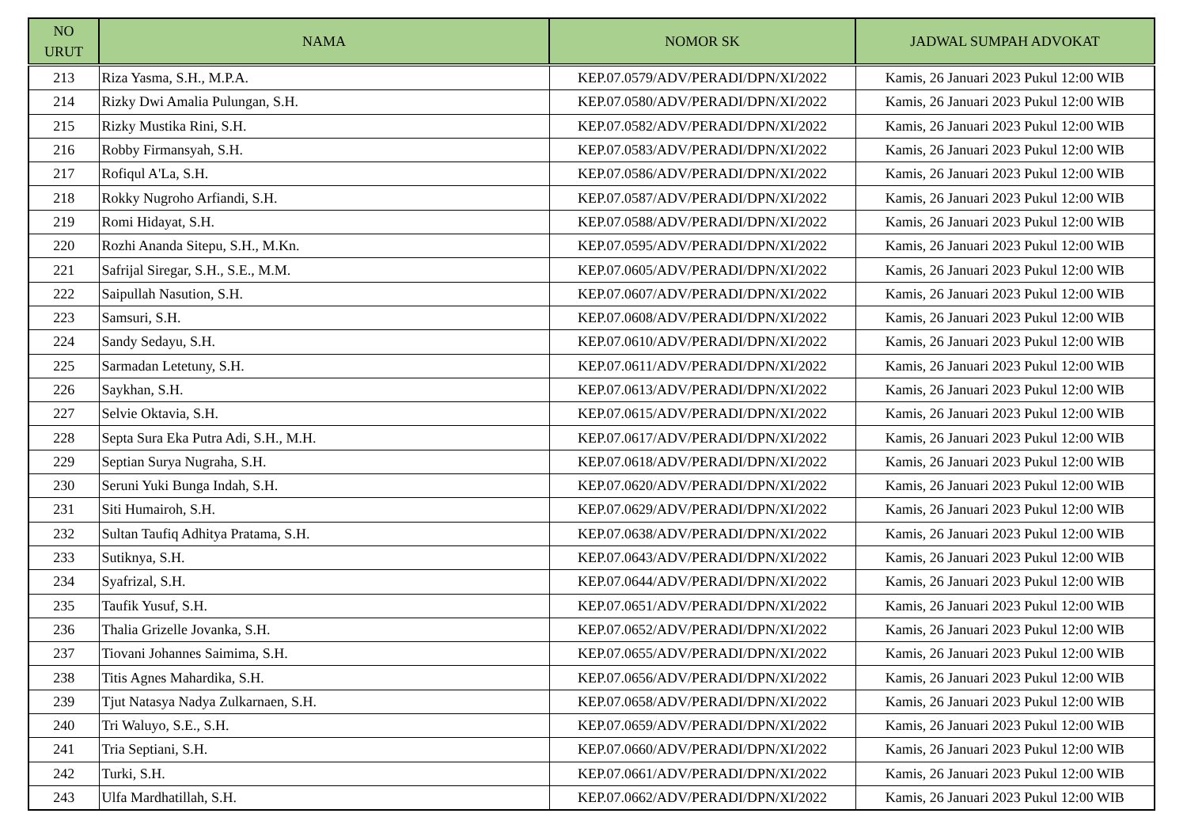| NO URUT | NAMA | NOMOR SK | JADWAL SUMPAH ADVOKAT |
| --- | --- | --- | --- |
| 213 | Riza Yasma, S.H., M.P.A. | KEP.07.0579/ADV/PERADI/DPN/XI/2022 | Kamis, 26 Januari 2023 Pukul 12:00 WIB |
| 214 | Rizky Dwi Amalia Pulungan, S.H. | KEP.07.0580/ADV/PERADI/DPN/XI/2022 | Kamis, 26 Januari 2023 Pukul 12:00 WIB |
| 215 | Rizky Mustika Rini, S.H. | KEP.07.0582/ADV/PERADI/DPN/XI/2022 | Kamis, 26 Januari 2023 Pukul 12:00 WIB |
| 216 | Robby Firmansyah, S.H. | KEP.07.0583/ADV/PERADI/DPN/XI/2022 | Kamis, 26 Januari 2023 Pukul 12:00 WIB |
| 217 | Rofiqul A'La, S.H. | KEP.07.0586/ADV/PERADI/DPN/XI/2022 | Kamis, 26 Januari 2023 Pukul 12:00 WIB |
| 218 | Rokky Nugroho Arfiandi, S.H. | KEP.07.0587/ADV/PERADI/DPN/XI/2022 | Kamis, 26 Januari 2023 Pukul 12:00 WIB |
| 219 | Romi Hidayat, S.H. | KEP.07.0588/ADV/PERADI/DPN/XI/2022 | Kamis, 26 Januari 2023 Pukul 12:00 WIB |
| 220 | Rozhi Ananda Sitepu, S.H., M.Kn. | KEP.07.0595/ADV/PERADI/DPN/XI/2022 | Kamis, 26 Januari 2023 Pukul 12:00 WIB |
| 221 | Safrijal Siregar, S.H., S.E., M.M. | KEP.07.0605/ADV/PERADI/DPN/XI/2022 | Kamis, 26 Januari 2023 Pukul 12:00 WIB |
| 222 | Saipullah Nasution, S.H. | KEP.07.0607/ADV/PERADI/DPN/XI/2022 | Kamis, 26 Januari 2023 Pukul 12:00 WIB |
| 223 | Samsuri, S.H. | KEP.07.0608/ADV/PERADI/DPN/XI/2022 | Kamis, 26 Januari 2023 Pukul 12:00 WIB |
| 224 | Sandy Sedayu, S.H. | KEP.07.0610/ADV/PERADI/DPN/XI/2022 | Kamis, 26 Januari 2023 Pukul 12:00 WIB |
| 225 | Sarmadan Letetuny, S.H. | KEP.07.0611/ADV/PERADI/DPN/XI/2022 | Kamis, 26 Januari 2023 Pukul 12:00 WIB |
| 226 | Saykhan, S.H. | KEP.07.0613/ADV/PERADI/DPN/XI/2022 | Kamis, 26 Januari 2023 Pukul 12:00 WIB |
| 227 | Selvie Oktavia, S.H. | KEP.07.0615/ADV/PERADI/DPN/XI/2022 | Kamis, 26 Januari 2023 Pukul 12:00 WIB |
| 228 | Septa Sura Eka Putra Adi, S.H., M.H. | KEP.07.0617/ADV/PERADI/DPN/XI/2022 | Kamis, 26 Januari 2023 Pukul 12:00 WIB |
| 229 | Septian Surya Nugraha, S.H. | KEP.07.0618/ADV/PERADI/DPN/XI/2022 | Kamis, 26 Januari 2023 Pukul 12:00 WIB |
| 230 | Seruni Yuki Bunga Indah, S.H. | KEP.07.0620/ADV/PERADI/DPN/XI/2022 | Kamis, 26 Januari 2023 Pukul 12:00 WIB |
| 231 | Siti Humairoh, S.H. | KEP.07.0629/ADV/PERADI/DPN/XI/2022 | Kamis, 26 Januari 2023 Pukul 12:00 WIB |
| 232 | Sultan Taufiq Adhitya Pratama, S.H. | KEP.07.0638/ADV/PERADI/DPN/XI/2022 | Kamis, 26 Januari 2023 Pukul 12:00 WIB |
| 233 | Sutiknya, S.H. | KEP.07.0643/ADV/PERADI/DPN/XI/2022 | Kamis, 26 Januari 2023 Pukul 12:00 WIB |
| 234 | Syafrizal, S.H. | KEP.07.0644/ADV/PERADI/DPN/XI/2022 | Kamis, 26 Januari 2023 Pukul 12:00 WIB |
| 235 | Taufik Yusuf, S.H. | KEP.07.0651/ADV/PERADI/DPN/XI/2022 | Kamis, 26 Januari 2023 Pukul 12:00 WIB |
| 236 | Thalia Grizelle Jovanka, S.H. | KEP.07.0652/ADV/PERADI/DPN/XI/2022 | Kamis, 26 Januari 2023 Pukul 12:00 WIB |
| 237 | Tiovani Johannes Saimima, S.H. | KEP.07.0655/ADV/PERADI/DPN/XI/2022 | Kamis, 26 Januari 2023 Pukul 12:00 WIB |
| 238 | Titis Agnes Mahardika, S.H. | KEP.07.0656/ADV/PERADI/DPN/XI/2022 | Kamis, 26 Januari 2023 Pukul 12:00 WIB |
| 239 | Tjut Natasya Nadya Zulkarnaen, S.H. | KEP.07.0658/ADV/PERADI/DPN/XI/2022 | Kamis, 26 Januari 2023 Pukul 12:00 WIB |
| 240 | Tri Waluyo, S.E., S.H. | KEP.07.0659/ADV/PERADI/DPN/XI/2022 | Kamis, 26 Januari 2023 Pukul 12:00 WIB |
| 241 | Tria Septiani, S.H. | KEP.07.0660/ADV/PERADI/DPN/XI/2022 | Kamis, 26 Januari 2023 Pukul 12:00 WIB |
| 242 | Turki, S.H. | KEP.07.0661/ADV/PERADI/DPN/XI/2022 | Kamis, 26 Januari 2023 Pukul 12:00 WIB |
| 243 | Ulfa Mardhatillah, S.H. | KEP.07.0662/ADV/PERADI/DPN/XI/2022 | Kamis, 26 Januari 2023 Pukul 12:00 WIB |